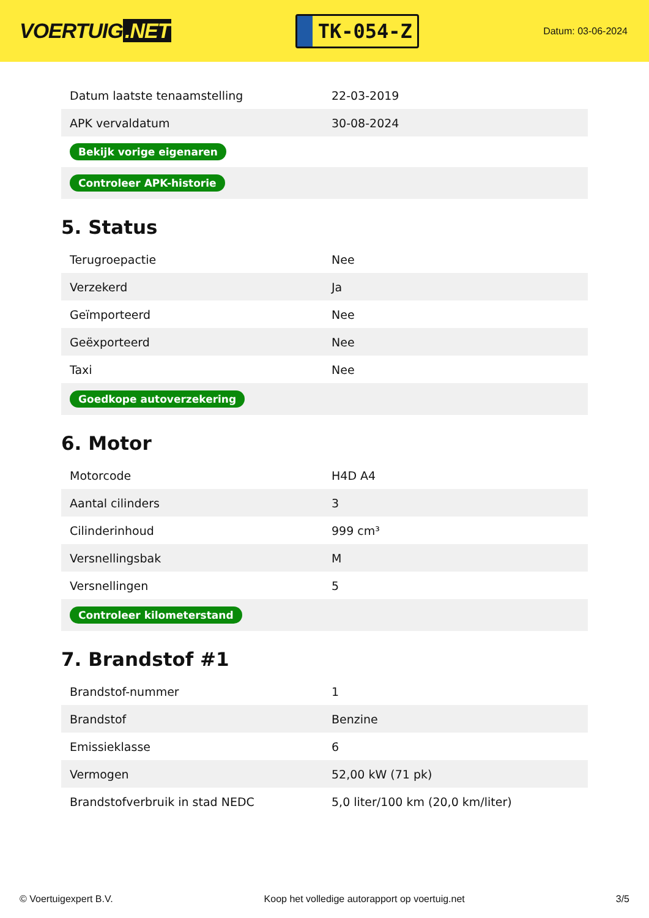VOERTUIG.NET
TK-054-Z
Datum: 03-06-2024
| Datum laatste tenaamstelling | 22-03-2019 |
| APK vervaldatum | 30-08-2024 |
| Bekijk vorige eigenaren | |
| Controleer APK-historie | |
5. Status
| Terugroepactie | Nee |
| Verzekerd | Ja |
| Geïmporteerd | Nee |
| Geëxporteerd | Nee |
| Taxi | Nee |
| Goedkope autoverzekering | |
6. Motor
| Motorcode | H4D A4 |
| Aantal cilinders | 3 |
| Cilinderinhoud | 999 cm³ |
| Versnellingsbak | M |
| Versnellingen | 5 |
| Controleer kilometerstand | |
7. Brandstof #1
| Brandstof-nummer | 1 |
| Brandstof | Benzine |
| Emissieklasse | 6 |
| Vermogen | 52,00 kW (71 pk) |
| Brandstofverbruik in stad NEDC | 5,0 liter/100 km (20,0 km/liter) |
© Voertuigexpert B.V. Koop het volledige autorapport op voertuig.net 3/5